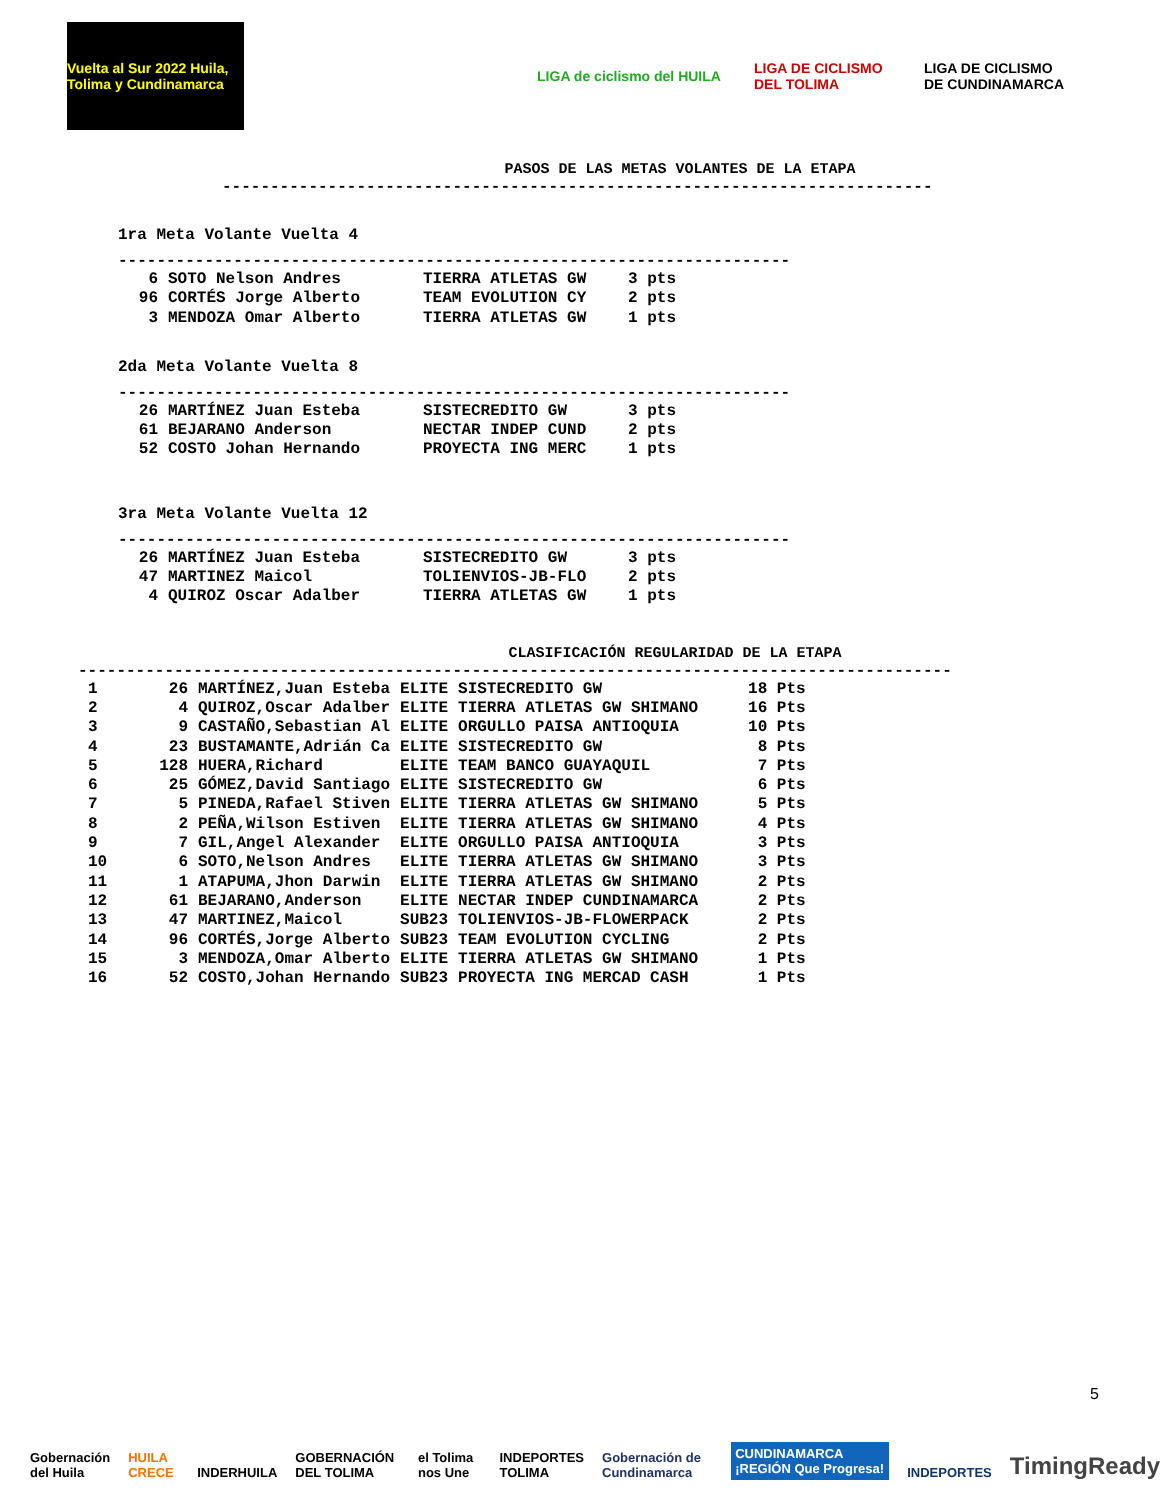Vuelta al Sur 2022 Huila, Tolima y Cundinamarca
LIGA de ciclismo del HUILA
LIGA DE CICLISMO DEL TOLIMA
LIGA DE CICLISMO DE CUNDINAMARCA
PASOS DE LAS METAS VOLANTES DE LA ETAPA
--------------------------------------------------------------------------
1ra Meta Volante Vuelta 4
----------------------------------------------------------------------
| 6 | SOTO Nelson Andres | TIERRA ATLETAS GW | 3 pts |
| 96 | CORTÉS Jorge Alberto | TEAM EVOLUTION CY | 2 pts |
| 3 | MENDOZA Omar Alberto | TIERRA ATLETAS GW | 1 pts |
2da Meta Volante Vuelta 8
----------------------------------------------------------------------
| 26 | MARTÍNEZ Juan Esteba | SISTECREDITO GW | 3 pts |
| 61 | BEJARANO Anderson | NECTAR INDEP CUND | 2 pts |
| 52 | COSTO Johan Hernando | PROYECTA ING MERC | 1 pts |
3ra Meta Volante Vuelta 12
----------------------------------------------------------------------
| 26 | MARTÍNEZ Juan Esteba | SISTECREDITO GW | 3 pts |
| 47 | MARTINEZ Maicol | TOLIENVIOS-JB-FLO | 2 pts |
| 4 | QUIROZ Oscar Adalber | TIERRA ATLETAS GW | 1 pts |
CLASIFICACIÓN REGULARIDAD DE LA ETAPA
-------------------------------------------------------------------------------------------
| 1 | 26 | MARTÍNEZ,Juan Esteba | ELITE | SISTECREDITO GW | 18 Pts |
| 2 | 4 | QUIROZ,Oscar Adalber | ELITE | TIERRA ATLETAS GW SHIMANO | 16 Pts |
| 3 | 9 | CASTAÑO,Sebastian Al | ELITE | ORGULLO PAISA ANTIOQUIA | 10 Pts |
| 4 | 23 | BUSTAMANTE,Adrián Ca | ELITE | SISTECREDITO GW | 8 Pts |
| 5 | 128 | HUERA,Richard | ELITE | TEAM BANCO GUAYAQUIL | 7 Pts |
| 6 | 25 | GÓMEZ,David Santiago | ELITE | SISTECREDITO GW | 6 Pts |
| 7 | 5 | PINEDA,Rafael Stiven | ELITE | TIERRA ATLETAS GW SHIMANO | 5 Pts |
| 8 | 2 | PEÑA,Wilson Estiven | ELITE | TIERRA ATLETAS GW SHIMANO | 4 Pts |
| 9 | 7 | GIL,Angel Alexander | ELITE | ORGULLO PAISA ANTIOQUIA | 3 Pts |
| 10 | 6 | SOTO,Nelson Andres | ELITE | TIERRA ATLETAS GW SHIMANO | 3 Pts |
| 11 | 1 | ATAPUMA,Jhon Darwin | ELITE | TIERRA ATLETAS GW SHIMANO | 2 Pts |
| 12 | 61 | BEJARANO,Anderson | ELITE | NECTAR INDEP CUNDINAMARCA | 2 Pts |
| 13 | 47 | MARTINEZ,Maicol | SUB23 | TOLIENVIOS-JB-FLOWERPACK | 2 Pts |
| 14 | 96 | CORTÉS,Jorge Alberto | SUB23 | TEAM EVOLUTION CYCLING | 2 Pts |
| 15 | 3 | MENDOZA,Omar Alberto | ELITE | TIERRA ATLETAS GW SHIMANO | 1 Pts |
| 16 | 52 | COSTO,Johan Hernando | SUB23 | PROYECTA ING MERCAD CASH | 1 Pts |
5
Gobernación del Huila HUILA CRECE INDERHUILA GOBERNACIÓN DEL TOLIMA el Tolima nos Une INDEPORTES TOLIMA Gobernación de Cundinamarca CUNDINAMARCA ¡REGIÓN Que Progresa! INDEPORTES TimingReady